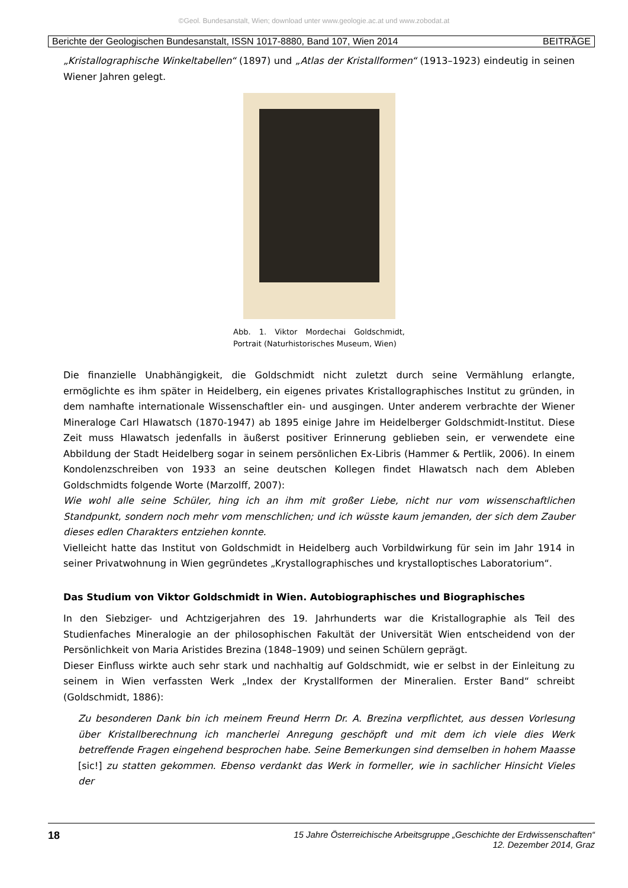©Geol. Bundesanstalt, Wien; download unter www.geologie.ac.at und www.zobodat.at
Berichte der Geologischen Bundesanstalt, ISSN 1017-8880, Band 107, Wien 2014 BEITRÄGE
„Kristallographische Winkeltabellen“ (1897) und „Atlas der Kristallformen“ (1913–1923) eindeutig in seinen Wiener Jahren gelegt.
Abb. 1. Viktor Mordechai Goldschmidt, Portrait (Naturhistorisches Museum, Wien)
Die finanzielle Unabhängigkeit, die Goldschmidt nicht zuletzt durch seine Vermählung erlangte, ermöglichte es ihm später in Heidelberg, ein eigenes privates Kristallographisches Institut zu gründen, in dem namhafte internationale Wissenschaftler ein- und ausgingen. Unter anderem verbrachte der Wiener Mineraloge Carl Hlawatsch (1870-1947) ab 1895 einige Jahre im Heidelberger Goldschmidt-Institut. Diese Zeit muss Hlawatsch jedenfalls in äußerst positiver Erinnerung geblieben sein, er verwendete eine Abbildung der Stadt Heidelberg sogar in seinem persönlichen Ex-Libris (Hammer & Pertlik, 2006). In einem Kondolenzschreiben von 1933 an seine deutschen Kollegen findet Hlawatsch nach dem Ableben Goldschmidts folgende Worte (Marzolff, 2007):
Wie wohl alle seine Schüler, hing ich an ihm mit großer Liebe, nicht nur vom wissenschaftlichen Standpunkt, sondern noch mehr vom menschlichen; und ich wüsste kaum jemanden, der sich dem Zauber dieses edlen Charakters entziehen konnte.
Vielleicht hatte das Institut von Goldschmidt in Heidelberg auch Vorbildwirkung für sein im Jahr 1914 in seiner Privatwohnung in Wien gegründetes „Krystallographisches und krystalloptisches Laboratorium“.
Das Studium von Viktor Goldschmidt in Wien. Autobiographisches und Biographisches
In den Siebziger- und Achtzigerjahren des 19. Jahrhunderts war die Kristallographie als Teil des Studienfaches Mineralogie an der philosophischen Fakultät der Universität Wien entscheidend von der Persönlichkeit von Maria Aristides Brezina (1848–1909) und seinen Schülern geprägt.
Dieser Einfluss wirkte auch sehr stark und nachhaltig auf Goldschmidt, wie er selbst in der Einleitung zu seinem in Wien verfassten Werk „Index der Krystallformen der Mineralien. Erster Band“ schreibt (Goldschmidt, 1886):
Zu besonderen Dank bin ich meinem Freund Herrn Dr. A. Brezina verpflichtet, aus dessen Vorlesung über Kristallberechnung ich mancherlei Anregung geschöpft und mit dem ich viele dies Werk betreffende Fragen eingehend besprochen habe. Seine Bemerkungen sind demselben in hohem Maasse [sic!] zu statten gekommen. Ebenso verdankt das Werk in formeller, wie in sachlicher Hinsicht Vieles der
18
15 Jahre Österreichische Arbeitsgruppe „Geschichte der Erdwissenschaften“
12. Dezember 2014, Graz